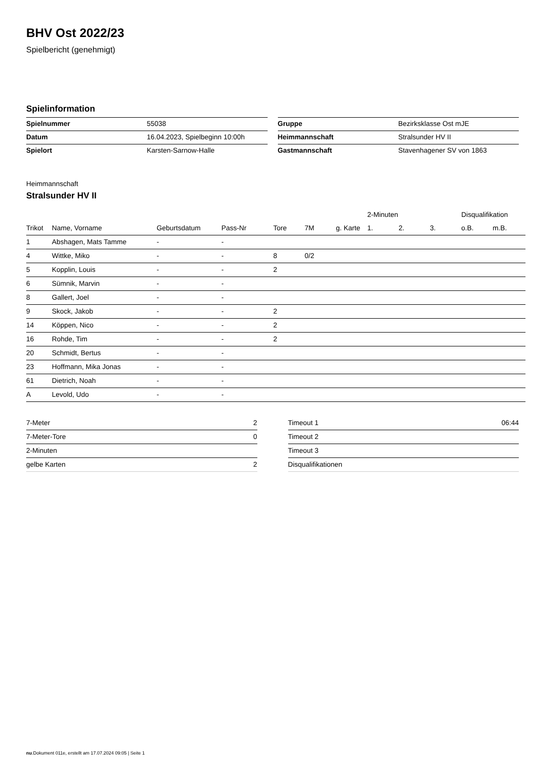BHV Ost 2022/23
Spielbericht (genehmigt)
Spielinformation
| Spielnummer | 55038 |
| Datum | 16.04.2023, Spielbeginn 10:00h |
| Spielort | Karsten-Sarnow-Halle |
| Gruppe | Bezirksklasse Ost mJE |
| Heimmannschaft | Stralsunder HV II |
| Gastmannschaft | Stavenhagener SV von 1863 |
Heimmannschaft
Stralsunder HV II
| | | | | | | | 2-Minuten | | | Disqualifikation | |
| --- | --- | --- | --- | --- | --- | --- | --- | --- | --- | --- | --- |
| Trikot | Name, Vorname | Geburtsdatum | Pass-Nr | Tore | 7M | g. Karte | 1. | 2. | 3. | o.B. | m.B. |
| 1 | Abshagen, Mats Tamme | - | - | | | | | | | | |
| 4 | Wittke, Miko | - | - | 8 | 0/2 | | | | | | |
| 5 | Kopplin, Louis | - | - | 2 | | | | | | | |
| 6 | Sümnik, Marvin | - | - | | | | | | | | |
| 8 | Gallert, Joel | - | - | | | | | | | | |
| 9 | Skock, Jakob | - | - | 2 | | | | | | | |
| 14 | Köppen, Nico | - | - | 2 | | | | | | | |
| 16 | Rohde, Tim | - | - | 2 | | | | | | | |
| 20 | Schmidt, Bertus | - | - | | | | | | | | |
| 23 | Hoffmann, Mika Jonas | - | - | | | | | | | | |
| 61 | Dietrich, Noah | - | - | | | | | | | | |
| A | Levold, Udo | - | - | | | | | | | | |
| 7-Meter | 2 |
| 7-Meter-Tore | 0 |
| 2-Minuten | |
| gelbe Karten | 2 |
| Timeout 1 | 06:44 |
| Timeout 2 | |
| Timeout 3 | |
| Disqualifikationen | |
nu.Dokument 011e, erstellt am 17.07.2024 09:05 | Seite 1